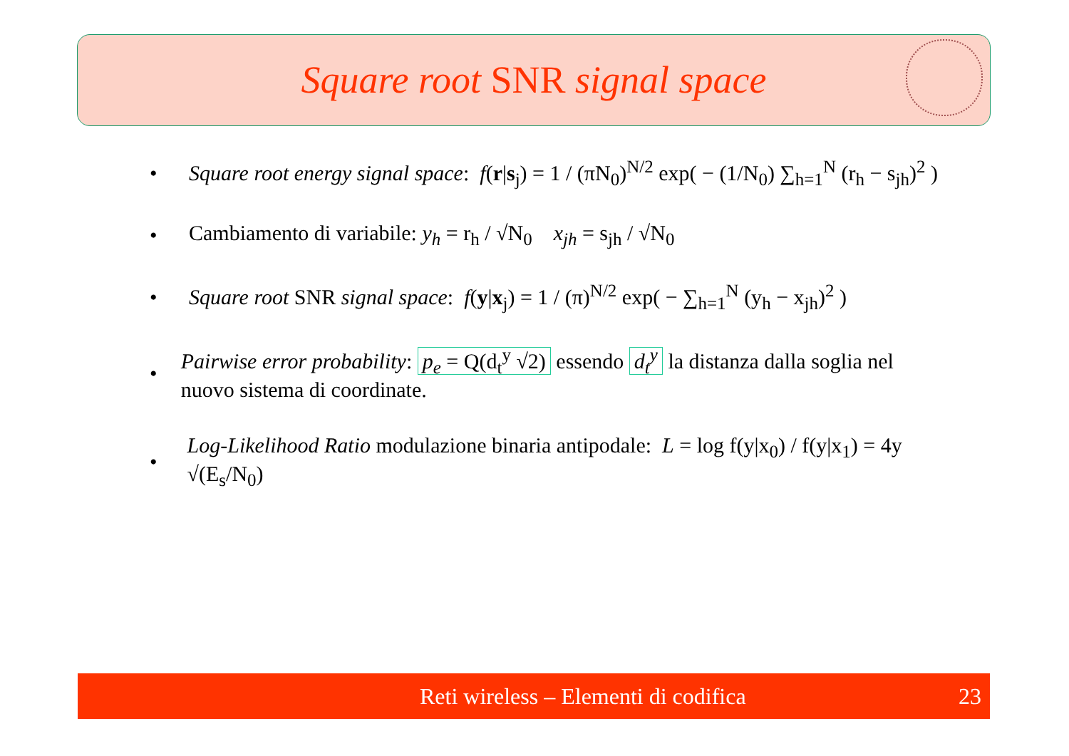Square root SNR signal space
• Square root energy signal space: f(r|s<sub>j</sub>) = 1 / (πN<sub>0</sub>)<sup>N/2</sup> exp( − (1/N<sub>0</sub>) ∑<sub>h=1</sub><sup>N</sup> (r<sub>h</sub> − s<sub>jh</sub>)<sup>2</sup> )
• Cambiamento di variabile: y<sub>h</sub> = r<sub>h</sub> / √N<sub>0</sub> x<sub>jh</sub> = s<sub>jh</sub> / √N<sub>0</sub>
• Square root SNR signal space: f(y|x<sub>j</sub>) = 1 / (π)<sup>N/2</sup> exp( − ∑<sub>h=1</sub><sup>N</sup> (y<sub>h</sub> − x<sub>jh</sub>)<sup>2</sup> )
• Pairwise error probability: p<sub>e</sub> = Q(d<sub>t</sub><sup>y</sup> √2) essendo d<sub>t</sub><sup>y</sup> la distanza dalla soglia nel nuovo sistema di coordinate.
• Log-Likelihood Ratio modulazione binaria antipodale: L = log f(y|x<sub>0</sub>) / f(y|x<sub>1</sub>) = 4y √(E<sub>s</sub>/N<sub>0</sub>)
Reti wireless – Elementi di codifica 23